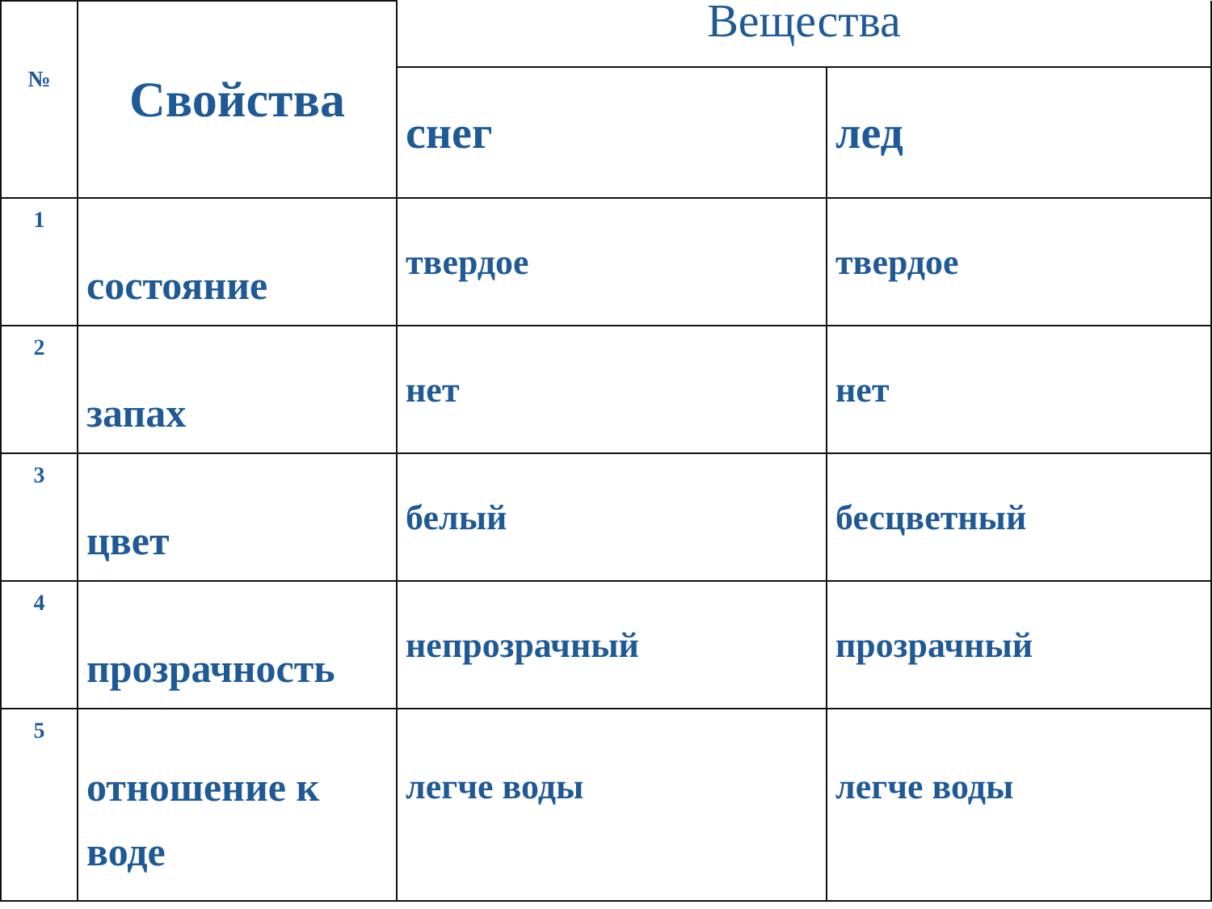| № | Свойства | Вещества | |
| --- | --- | --- | --- |
| | | снег | лед |
| 1 | состояние | твердое | твердое |
| 2 | запах | нет | нет |
| 3 | цвет | белый | бесцветный |
| 4 | прозрачность | непрозрачный | прозрачный |
| 5 | отношение к воде | легче воды | легче воды |